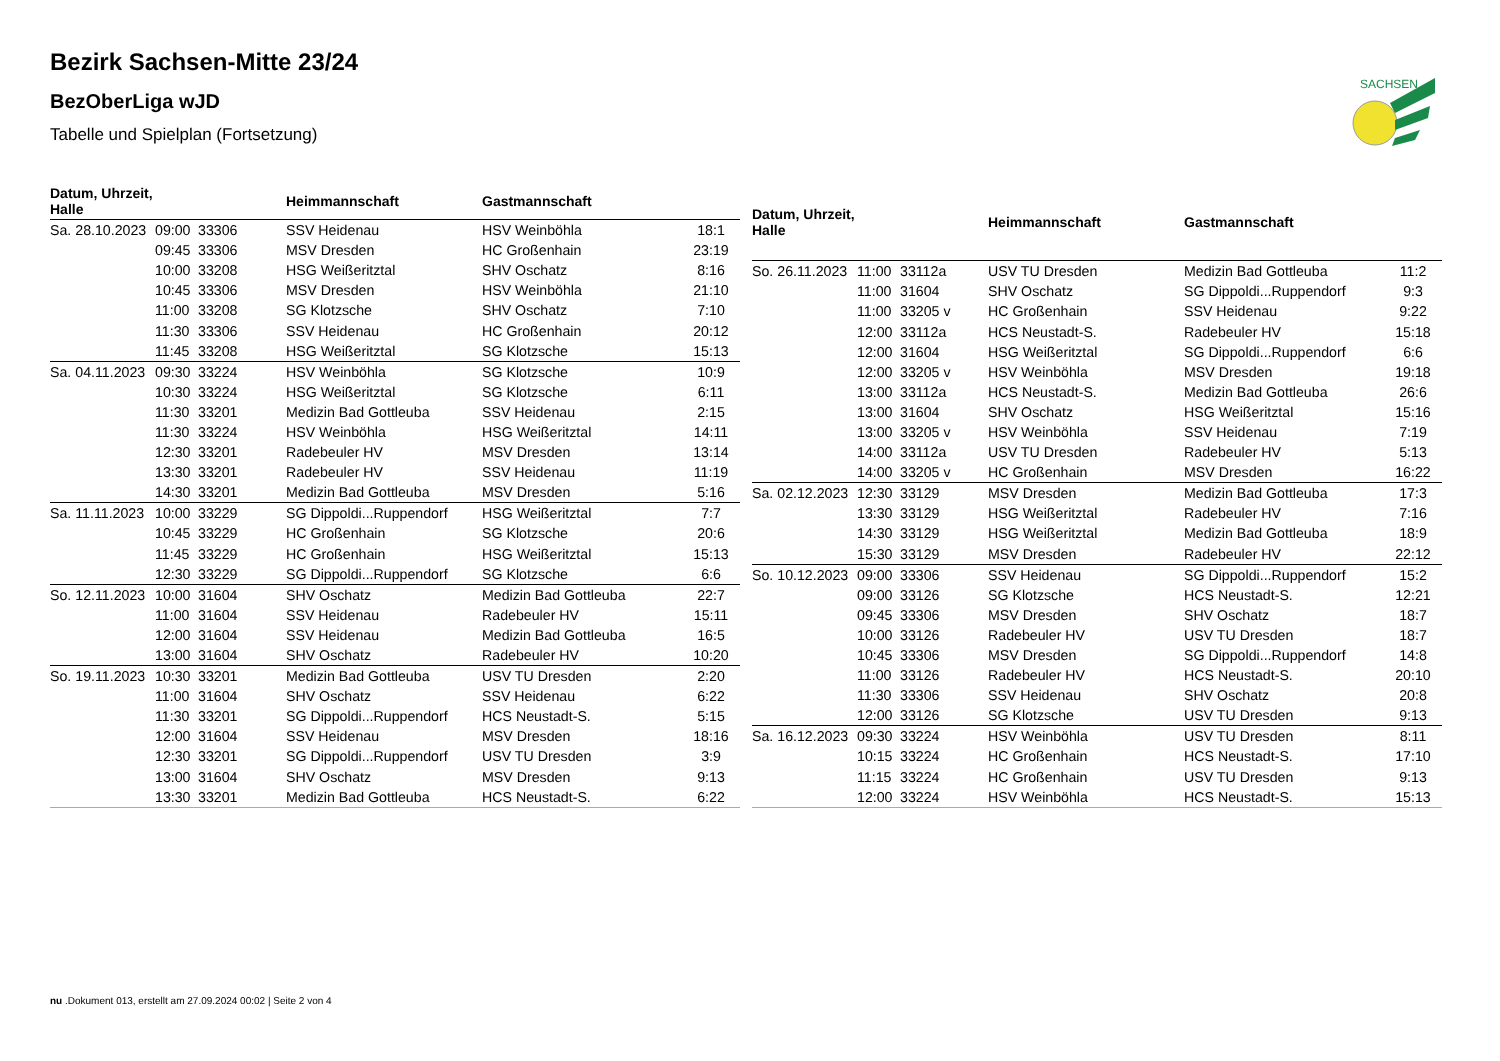SACHSEN
Bezirk Sachsen-Mitte 23/24
BezOberLiga wJD
Tabelle und Spielplan (Fortsetzung)
| Datum, Uhrzeit, Halle | | | Heimmannschaft | Gastmannschaft | |
| --- | --- | --- | --- | --- | --- |
| Sa. 28.10.2023 | 09:00 | 33306 | SSV Heidenau | HSV Weinböhla | 18:1 |
| | 09:45 | 33306 | MSV Dresden | HC Großenhain | 23:19 |
| | 10:00 | 33208 | HSG Weißeritztal | SHV Oschatz | 8:16 |
| | 10:45 | 33306 | MSV Dresden | HSV Weinböhla | 21:10 |
| | 11:00 | 33208 | SG Klotzsche | SHV Oschatz | 7:10 |
| | 11:30 | 33306 | SSV Heidenau | HC Großenhain | 20:12 |
| | 11:45 | 33208 | HSG Weißeritztal | SG Klotzsche | 15:13 |
| Sa. 04.11.2023 | 09:30 | 33224 | HSV Weinböhla | SG Klotzsche | 10:9 |
| | 10:30 | 33224 | HSG Weißeritztal | SG Klotzsche | 6:11 |
| | 11:30 | 33201 | Medizin Bad Gottleuba | SSV Heidenau | 2:15 |
| | 11:30 | 33224 | HSV Weinböhla | HSG Weißeritztal | 14:11 |
| | 12:30 | 33201 | Radebeuler HV | MSV Dresden | 13:14 |
| | 13:30 | 33201 | Radebeuler HV | SSV Heidenau | 11:19 |
| | 14:30 | 33201 | Medizin Bad Gottleuba | MSV Dresden | 5:16 |
| Sa. 11.11.2023 | 10:00 | 33229 | SG Dippoldi...Ruppendorf | HSG Weißeritztal | 7:7 |
| | 10:45 | 33229 | HC Großenhain | SG Klotzsche | 20:6 |
| | 11:45 | 33229 | HC Großenhain | HSG Weißeritztal | 15:13 |
| | 12:30 | 33229 | SG Dippoldi...Ruppendorf | SG Klotzsche | 6:6 |
| So. 12.11.2023 | 10:00 | 31604 | SHV Oschatz | Medizin Bad Gottleuba | 22:7 |
| | 11:00 | 31604 | SSV Heidenau | Radebeuler HV | 15:11 |
| | 12:00 | 31604 | SSV Heidenau | Medizin Bad Gottleuba | 16:5 |
| | 13:00 | 31604 | SHV Oschatz | Radebeuler HV | 10:20 |
| So. 19.11.2023 | 10:30 | 33201 | Medizin Bad Gottleuba | USV TU Dresden | 2:20 |
| | 11:00 | 31604 | SHV Oschatz | SSV Heidenau | 6:22 |
| | 11:30 | 33201 | SG Dippoldi...Ruppendorf | HCS Neustadt-S. | 5:15 |
| | 12:00 | 31604 | SSV Heidenau | MSV Dresden | 18:16 |
| | 12:30 | 33201 | SG Dippoldi...Ruppendorf | USV TU Dresden | 3:9 |
| | 13:00 | 31604 | SHV Oschatz | MSV Dresden | 9:13 |
| | 13:30 | 33201 | Medizin Bad Gottleuba | HCS Neustadt-S. | 6:22 |
| Datum, Uhrzeit, Halle | | | Heimmannschaft | Gastmannschaft | |
| --- | --- | --- | --- | --- | --- |
| So. 26.11.2023 | 11:00 | 33112a | USV TU Dresden | Medizin Bad Gottleuba | 11:2 |
| | 11:00 | 31604 | SHV Oschatz | SG Dippoldi...Ruppendorf | 9:3 |
| | 11:00 | 33205 v | HC Großenhain | SSV Heidenau | 9:22 |
| | 12:00 | 33112a | HCS Neustadt-S. | Radebeuler HV | 15:18 |
| | 12:00 | 31604 | HSG Weißeritztal | SG Dippoldi...Ruppendorf | 6:6 |
| | 12:00 | 33205 v | HSV Weinböhla | MSV Dresden | 19:18 |
| | 13:00 | 33112a | HCS Neustadt-S. | Medizin Bad Gottleuba | 26:6 |
| | 13:00 | 31604 | SHV Oschatz | HSG Weißeritztal | 15:16 |
| | 13:00 | 33205 v | HSV Weinböhla | SSV Heidenau | 7:19 |
| | 14:00 | 33112a | USV TU Dresden | Radebeuler HV | 5:13 |
| | 14:00 | 33205 v | HC Großenhain | MSV Dresden | 16:22 |
| Sa. 02.12.2023 | 12:30 | 33129 | MSV Dresden | Medizin Bad Gottleuba | 17:3 |
| | 13:30 | 33129 | HSG Weißeritztal | Radebeuler HV | 7:16 |
| | 14:30 | 33129 | HSG Weißeritztal | Medizin Bad Gottleuba | 18:9 |
| | 15:30 | 33129 | MSV Dresden | Radebeuler HV | 22:12 |
| So. 10.12.2023 | 09:00 | 33306 | SSV Heidenau | SG Dippoldi...Ruppendorf | 15:2 |
| | 09:00 | 33126 | SG Klotzsche | HCS Neustadt-S. | 12:21 |
| | 09:45 | 33306 | MSV Dresden | SHV Oschatz | 18:7 |
| | 10:00 | 33126 | Radebeuler HV | USV TU Dresden | 18:7 |
| | 10:45 | 33306 | MSV Dresden | SG Dippoldi...Ruppendorf | 14:8 |
| | 11:00 | 33126 | Radebeuler HV | HCS Neustadt-S. | 20:10 |
| | 11:30 | 33306 | SSV Heidenau | SHV Oschatz | 20:8 |
| | 12:00 | 33126 | SG Klotzsche | USV TU Dresden | 9:13 |
| Sa. 16.12.2023 | 09:30 | 33224 | HSV Weinböhla | USV TU Dresden | 8:11 |
| | 10:15 | 33224 | HC Großenhain | HCS Neustadt-S. | 17:10 |
| | 11:15 | 33224 | HC Großenhain | USV TU Dresden | 9:13 |
| | 12:00 | 33224 | HSV Weinböhla | HCS Neustadt-S. | 15:13 |
nu .Dokument 013, erstellt am 27.09.2024 00:02 | Seite 2 von 4